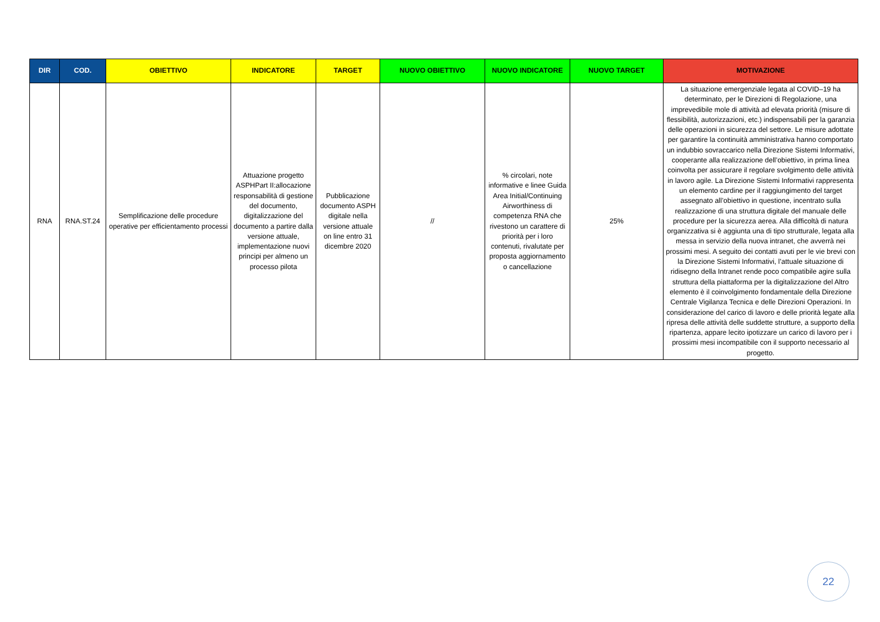| DIR | COD. | OBIETTIVO | INDICATORE | TARGET | NUOVO OBIETTIVO | NUOVO INDICATORE | NUOVO TARGET | MOTIVAZIONE |
| --- | --- | --- | --- | --- | --- | --- | --- | --- |
| RNA | RNA.ST.24 | Semplificazione delle procedure operative per efficientamento processi | Attuazione progetto ASPHPart II:allocazione responsabilità di gestione del documento, digitalizzazione del documento a partire dalla versione attuale, implementazione nuovi principi per almeno un processo pilota | Pubblicazione documento ASPH digitale nella versione attuale on line entro 31 dicembre 2020 | // | % circolari, note informative e linee Guida Area Initial/Continuing Airworthiness di competenza RNA che rivestono un carattere di priorità per i loro contenuti, rivalutate per proposta aggiornamento o cancellazione | 25% | La situazione emergenziale legata al COVID–19 ha determinato, per le Direzioni di Regolazione, una imprevedibile mole di attività ad elevata priorità (misure di flessibilità, autorizzazioni, etc.) indispensabili per la garanzia delle operazioni in sicurezza del settore. Le misure adottate per garantire la continuità amministrativa hanno comportato un indubbio sovraccarico nella Direzione Sistemi Informativi, cooperante alla realizzazione dell’obiettivo, in prima linea coinvolta per assicurare il regolare svolgimento delle attività in lavoro agile. La Direzione Sistemi Informativi rappresenta un elemento cardine per il raggiungimento del target assegnato all’obiettivo in questione, incentrato sulla realizzazione di una struttura digitale del manuale delle procedure per la sicurezza aerea. Alla difficoltà di natura organizzativa si è aggiunta una di tipo strutturale, legata alla messa in servizio della nuova intranet, che avverrà nei prossimi mesi. A seguito dei contatti avuti per le vie brevi con la Direzione Sistemi Informativi, l’attuale situazione di ridisegno della Intranet rende poco compatibile agire sulla struttura della piattaforma per la digitalizzazione del Altro elemento è il coinvolgimento fondamentale della Direzione Centrale Vigilanza Tecnica e delle Direzioni Operazioni. In considerazione del carico di lavoro e delle priorità legate alla ripresa delle attività delle suddette strutture, a supporto della ripartenza, appare lecito ipotizzare un carico di lavoro per i prossimi mesi incompatibile con il supporto necessario al progetto. |
22